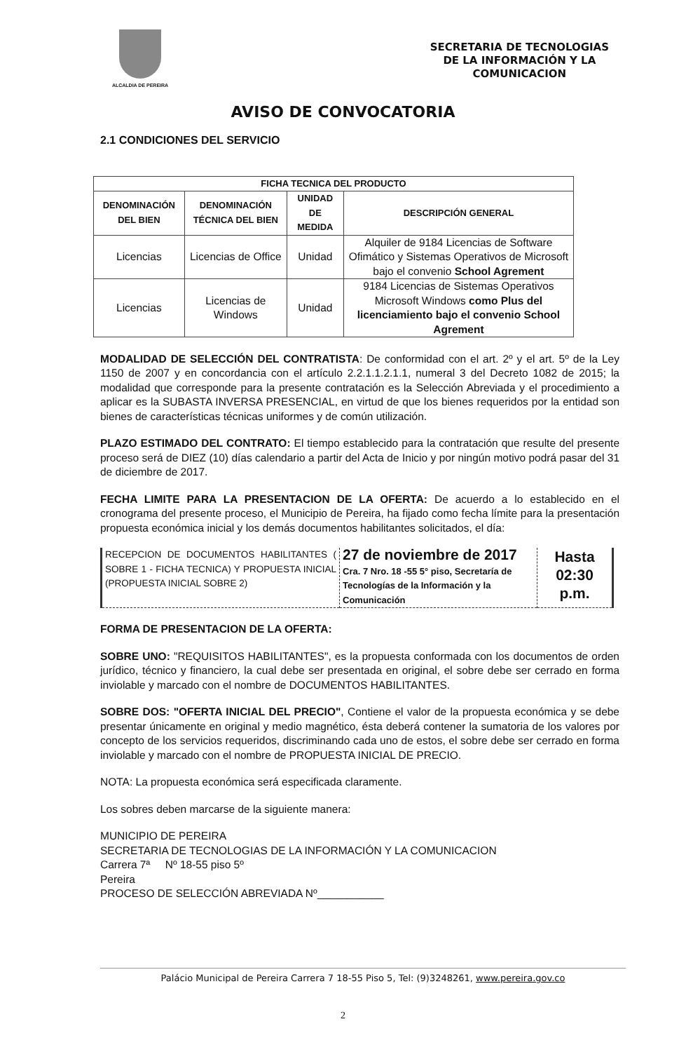ALCALDIA DE PEREIRA
SECRETARIA DE TECNOLOGIAS
DE LA INFORMACIÓN Y LA
COMUNICACION
AVISO DE CONVOCATORIA
2.1 CONDICIONES DEL SERVICIO
| FICHA TECNICA DEL PRODUCTO | | | |
| --- | --- | --- | --- |
| DENOMINACIÓN DEL BIEN | DENOMINACIÓN TÉCNICA DEL BIEN | UNIDAD DE MEDIDA | DESCRIPCIÓN GENERAL |
| Licencias | Licencias de Office | Unidad | Alquiler de 9184 Licencias de Software Ofimático y Sistemas Operativos de Microsoft bajo el convenio School Agrement |
| Licencias | Licencias de Windows | Unidad | 9184 Licencias de Sistemas Operativos Microsoft Windows como Plus del licenciamiento bajo el convenio School Agrement |
MODALIDAD DE SELECCIÓN DEL CONTRATISTA: De conformidad con el art. 2º y el art. 5º de la Ley 1150 de 2007 y en concordancia con el artículo 2.2.1.1.2.1.1, numeral 3 del Decreto 1082 de 2015; la modalidad que corresponde para la presente contratación es la Selección Abreviada y el procedimiento a aplicar es la SUBASTA INVERSA PRESENCIAL, en virtud de que los bienes requeridos por la entidad son bienes de características técnicas uniformes y de común utilización.
PLAZO ESTIMADO DEL CONTRATO: El tiempo establecido para la contratación que resulte del presente proceso será de DIEZ (10) días calendario a partir del Acta de Inicio y por ningún motivo podrá pasar del 31 de diciembre de 2017.
FECHA LIMITE PARA LA PRESENTACION DE LA OFERTA: De acuerdo a lo establecido en el cronograma del presente proceso, el Municipio de Pereira, ha fijado como fecha límite para la presentación propuesta económica inicial y los demás documentos habilitantes solicitados, el día:
| RECEPCION DE DOCUMENTOS HABILITANTES ( SOBRE 1 - FICHA TECNICA) Y PROPUESTA INICIAL (PROPUESTA INICIAL SOBRE 2) | 27 de noviembre de 2017 Cra. 7 Nro. 18 -55 5° piso, Secretaría de Tecnologías de la Información y la Comunicación | Hasta 02:30 p.m. |
FORMA DE PRESENTACION DE LA OFERTA:
SOBRE UNO: "REQUISITOS HABILITANTES", es la propuesta conformada con los documentos de orden jurídico, técnico y financiero, la cual debe ser presentada en original, el sobre debe ser cerrado en forma inviolable y marcado con el nombre de DOCUMENTOS HABILITANTES.
SOBRE DOS: "OFERTA INICIAL DEL PRECIO", Contiene el valor de la propuesta económica y se debe presentar únicamente en original y medio magnético, ésta deberá contener la sumatoria de los valores por concepto de los servicios requeridos, discriminando cada uno de estos, el sobre debe ser cerrado en forma inviolable y marcado con el nombre de PROPUESTA INICIAL DE PRECIO.
NOTA: La propuesta económica será especificada claramente.
Los sobres deben marcarse de la siguiente manera:
MUNICIPIO DE PEREIRA
SECRETARIA DE TECNOLOGIAS DE LA INFORMACIÓN Y LA COMUNICACION
Carrera 7ª Nº 18-55 piso 5º
Pereira
PROCESO DE SELECCIÓN ABREVIADA Nº___________
Palácio Municipal de Pereira Carrera 7 18-55 Piso 5, Tel: (9)3248261, www.pereira.gov.co
2